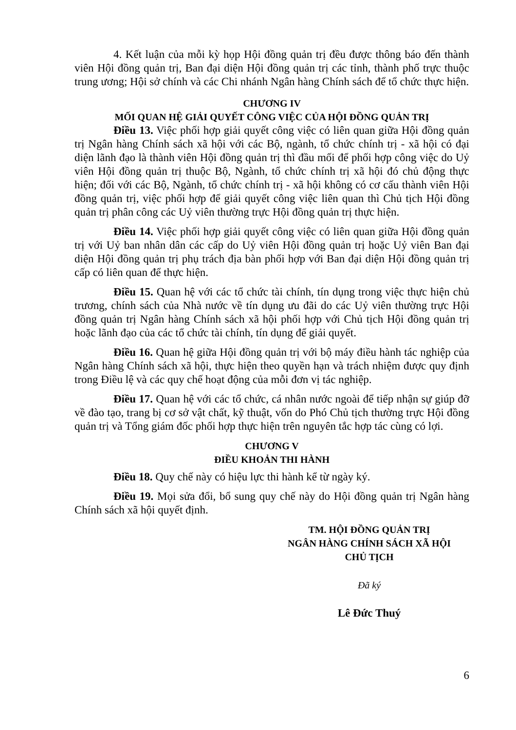4. Kết luận của mỗi kỳ họp Hội đồng quản trị đều được thông báo đến thành viên Hội đồng quản trị, Ban đại diện Hội đồng quản trị các tỉnh, thành phố trực thuộc trung ương; Hội sở chính và các Chi nhánh Ngân hàng Chính sách để tổ chức thực hiện.
CHƯƠNG IV
MỐI QUAN HỆ GIẢI QUYẾT CÔNG VIỆC CỦA HỘI ĐỒNG QUẢN TRỊ
Điều 13. Việc phối hợp giải quyết công việc có liên quan giữa Hội đồng quản trị Ngân hàng Chính sách xã hội với các Bộ, ngành, tổ chức chính trị - xã hội có đại diện lãnh đạo là thành viên Hội đồng quản trị thì đầu mối để phối hợp công việc do Uỷ viên Hội đồng quản trị thuộc Bộ, Ngành, tổ chức chính trị xã hội đó chủ động thực hiện; đối với các Bộ, Ngành, tổ chức chính trị - xã hội không có cơ cấu thành viên Hội đồng quản trị, việc phối hợp để giải quyết công việc liên quan thì Chủ tịch Hội đồng quản trị phân công các Uỷ viên thường trực Hội đồng quản trị thực hiện.
Điều 14. Việc phối hợp giải quyết công việc có liên quan giữa Hội đồng quản trị với Uỷ ban nhân dân các cấp do Uỷ viên Hội đồng quản trị hoặc Uỷ viên Ban đại diện Hội đồng quản trị phụ trách địa bàn phối hợp với Ban đại diện Hội đồng quản trị cấp có liên quan để thực hiện.
Điều 15. Quan hệ với các tổ chức tài chính, tín dụng trong việc thực hiện chủ trương, chính sách của Nhà nước về tín dụng ưu đãi do các Uỷ viên thường trực Hội đồng quản trị Ngân hàng Chính sách xã hội phối hợp với Chủ tịch Hội đồng quản trị hoặc lãnh đạo của các tổ chức tài chính, tín dụng để giải quyết.
Điều 16. Quan hệ giữa Hội đồng quản trị với bộ máy điều hành tác nghiệp của Ngân hàng Chính sách xã hội, thực hiện theo quyền hạn và trách nhiệm được quy định trong Điều lệ và các quy chế hoạt động của mỗi đơn vị tác nghiệp.
Điều 17. Quan hệ với các tổ chức, cá nhân nước ngoài để tiếp nhận sự giúp đỡ về đào tạo, trang bị cơ sở vật chất, kỹ thuật, vốn do Phó Chủ tịch thường trực Hội đồng quản trị và Tổng giám đốc phối hợp thực hiện trên nguyên tắc hợp tác cùng có lợi.
CHƯƠNG V
ĐIỀU KHOẢN THI HÀNH
Điều 18. Quy chế này có hiệu lực thi hành kể từ ngày ký.
Điều 19. Mọi sửa đổi, bổ sung quy chế này do Hội đồng quản trị Ngân hàng Chính sách xã hội quyết định.
TM. HỘI ĐỒNG QUẢN TRỊ
NGÂN HÀNG CHÍNH SÁCH XÃ HỘI
CHỦ TỊCH
Đã ký
Lê Đức Thuý
6